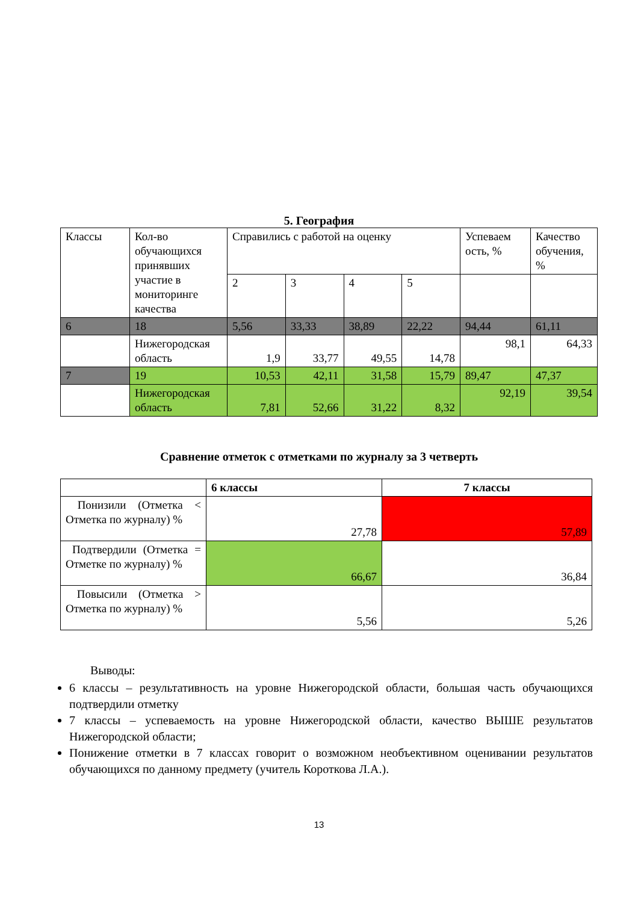5. География
| Классы | Кол-во обучающихся принявших участие в мониторинге качества | Справились с работой на оценку | | | | Успеваем ость, % | Качество обучения, % |
| | | 2 | 3 | 4 | 5 | | |
| 6 | 18 | 5,56 | 33,33 | 38,89 | 22,22 | 94,44 | 61,11 |
| | Нижегородская область | 1,9 | 33,77 | 49,55 | 14,78 | 98,1 | 64,33 |
| 7 | 19 | 10,53 | 42,11 | 31,58 | 15,79 | 89,47 | 47,37 |
| | Нижегородская область | 7,81 | 52,66 | 31,22 | 8,32 | 92,19 | 39,54 |
Сравнение отметок с отметками по журналу за 3 четверть
| | 6 классы | 7 классы |
| --- | --- | --- |
| Понизили (Отметка < Отметка по журналу) % | 27,78 | 57,89 |
| Подтвердили (Отметка = Отметке по журналу) % | 66,67 | 36,84 |
| Повысили (Отметка > Отметка по журналу) % | 5,56 | 5,26 |
Выводы:
6 классы – результативность на уровне Нижегородской области, большая часть обучающихся подтвердили отметку
7 классы – успеваемость на уровне Нижегородской области, качество ВЫШЕ результатов Нижегородской области;
Понижение отметки в 7 классах говорит о возможном необъективном оценивании результатов обучающихся по данному предмету (учитель Короткова Л.А.).
13